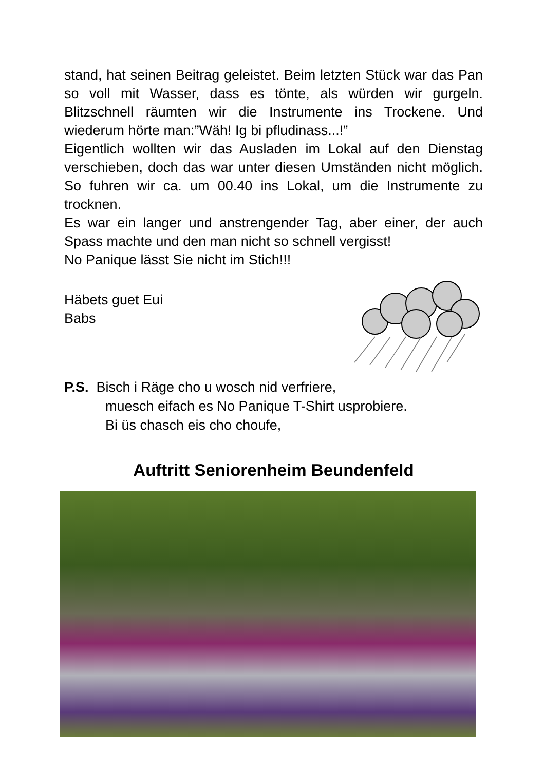stand, hat seinen Beitrag geleistet. Beim letzten Stück war das Pan so voll mit Wasser, dass es tönte, als würden wir gurgeln. Blitzschnell räumten wir die Instrumente ins Trockene. Und wiederum hörte man:”Wäh! Ig bi pfludinass...!”
Eigentlich wollten wir das Ausladen im Lokal auf den Dienstag verschieben, doch das war unter diesen Umständen nicht möglich. So fuhren wir ca. um 00.40 ins Lokal, um die Instrumente zu trocknen.
Es war ein langer und anstrengender Tag, aber einer, der auch Spass machte und den man nicht so schnell vergisst!
No Panique lässt Sie nicht im Stich!!!
Häbets guet Eui
Babs
P.S. Bisch i Räge cho u wosch nid verfriere,
muesch eifach es No Panique T-Shirt usprobiere.
Bi üs chasch eis cho choufe,
Auftritt Seniorenheim Beundenfeld